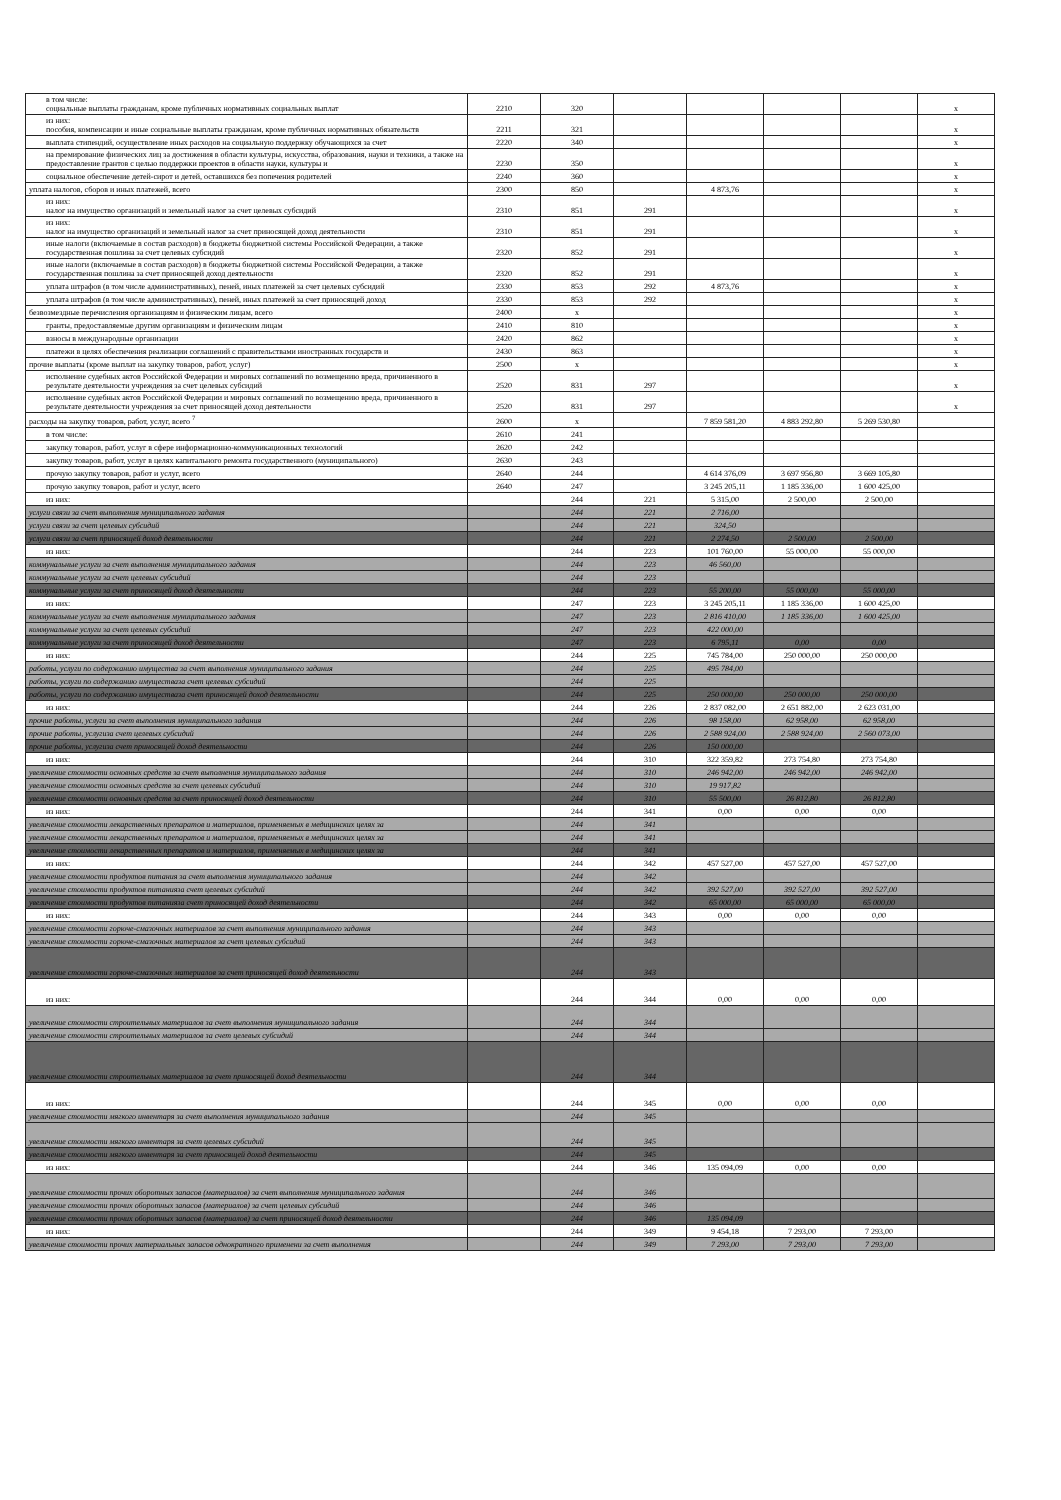| в том числе: социальные выплаты гражданам, кроме публичных нормативных социальных выплат | 2210 | 320 | | | | | x |
| из них: пособия, компенсации и иные социальные выплаты гражданам, кроме публичных нормативных обязательств | 2211 | 321 | | | | | x |
| выплата стипендий, осуществление иных расходов на социальную поддержку обучающихся за счет | 2220 | 340 | | | | | x |
| на премирование физических лиц за достижения в области культуры, искусства, образования, науки и техники, а также на предоставление грантов с целью поддержки проектов в области науки, культуры и | 2230 | 350 | | | | | x |
| социальное обеспечение детей-сирот и детей, оставшихся без попечения родителей | 2240 | 360 | | | | | x |
| уплата налогов, сборов и иных платежей, всего | 2300 | 850 | | 4 873,76 | | | x |
| из них: налог на имущество организаций и земельный налог за счет целевых субсидий | 2310 | 851 | 291 | | | | x |
| из них: налог на имущество организаций и земельный налог за счет приносящей доход деятельности | 2310 | 851 | 291 | | | | x |
| иные налоги (включаемые в состав расходов) в бюджеты бюджетной системы Российской Федерации, а также государственная пошлина за счет целевых субсидий | 2320 | 852 | 291 | | | | x |
| иные налоги (включаемые в состав расходов) в бюджеты бюджетной системы Российской Федерации, а также государственная пошлина за счет приносящей доход деятельности | 2320 | 852 | 291 | | | | x |
| уплата штрафов (в том числе административных), пеней, иных платежей за счет целевых субсидий | 2330 | 853 | 292 | 4 873,76 | | | x |
| уплата штрафов (в том числе административных), пеней, иных платежей за счет приносящей доход | 2330 | 853 | 292 | | | | x |
| безвозмездные перечисления организациям и физическим лицам, всего | 2400 | x | | | | | x |
| гранты, предоставляемые другим организациям и физическим лицам | 2410 | 810 | | | | | x |
| взносы в международные организации | 2420 | 862 | | | | | x |
| платежи в целях обеспечения реализации соглашений с правительствами иностранных государств и | 2430 | 863 | | | | | x |
| прочие выплаты (кроме выплат на закупку товаров, работ, услуг) | 2500 | x | | | | | x |
| исполнение судебных актов Российской Федерации и мировых соглашений по возмещению вреда, причиненного в результате деятельности учреждения за счет целевых субсидий | 2520 | 831 | 297 | | | | x |
| исполнение судебных актов Российской Федерации и мировых соглашений по возмещению вреда, причиненного в результате деятельности учреждения за счет приносящей доход деятельности | 2520 | 831 | 297 | | | | x |
| расходы на закупку товаров, работ, услуг, всего <sup>7</sup> | 2600 | x | | 7 859 581,20 | 4 883 292,80 | 5 269 530,80 | |
| в том числе: | 2610 | 241 | | | | | |
| закупку товаров, работ, услуг в сфере информационно-коммуникационных технологий | 2620 | 242 | | | | | |
| закупку товаров, работ, услуг в целях капитального ремонта государственного (муниципального) | 2630 | 243 | | | | | |
| прочую закупку товаров, работ и услуг, всего | 2640 | 244 | | 4 614 376,09 | 3 697 956,80 | 3 669 105,80 | |
| прочую закупку товаров, работ и услуг, всего | 2640 | 247 | | 3 245 205,11 | 1 185 336,00 | 1 600 425,00 | |
| из них: | | 244 | 221 | 5 315,00 | 2 500,00 | 2 500,00 | |
| услуги связи за счет выполнения муниципального задания | | 244 | 221 | 2 716,00 | | | |
| услуги связи за счет целевых субсидий | | 244 | 221 | 324,50 | | | |
| услуги связи за счет приносящей доход деятельности | | 244 | 221 | 2 274,50 | 2 500,00 | 2 500,00 | |
| из них: | | 244 | 223 | 101 760,00 | 55 000,00 | 55 000,00 | |
| коммунальные услуги за счет выполнения муниципального задания | | 244 | 223 | 46 560,00 | | | |
| коммунальные услуги за счет целевых субсидий | | 244 | 223 | | | | |
| коммунальные услуги за счет приносящей доход деятельности | | 244 | 223 | 55 200,00 | 55 000,00 | 55 000,00 | |
| из них: | | 247 | 223 | 3 245 205,11 | 1 185 336,00 | 1 600 425,00 | |
| коммунальные услуги за счет выполнения муниципального задания | | 247 | 223 | 2 816 410,00 | 1 185 336,00 | 1 600 425,00 | |
| коммунальные услуги за счет целевых субсидий | | 247 | 223 | 422 000,00 | | | |
| коммунальные услуги за счет приносящей доход деятельности | | 247 | 223 | 6 795,11 | 0,00 | 0,00 | |
| из них: | | 244 | 225 | 745 784,00 | 250 000,00 | 250 000,00 | |
| работы, услуги по содержанию имущества за счет выполнения муниципального задания | | 244 | 225 | 495 784,00 | | | |
| работы, услуги по содержанию имуществаза счет целевых субсидий | | 244 | 225 | | | | |
| работы, услуги по содержанию имуществаза счет приносящей доход деятельности | | 244 | 225 | 250 000,00 | 250 000,00 | 250 000,00 | |
| из них: | | 244 | 226 | 2 837 082,00 | 2 651 882,00 | 2 623 031,00 | |
| прочие работы, услуги за счет выполнения муниципального задания | | 244 | 226 | 98 158,00 | 62 958,00 | 62 958,00 | |
| прочие работы, услугиза счет целевых субсидий | | 244 | 226 | 2 588 924,00 | 2 588 924,00 | 2 560 073,00 | |
| прочие работы, услугиза счет приносящей доход деятельности | | 244 | 226 | 150 000,00 | | | |
| из них: | | 244 | 310 | 322 359,82 | 273 754,80 | 273 754,80 | |
| увеличение стоимости основных средств за счет выполнения муниципального задания | | 244 | 310 | 246 942,00 | 246 942,00 | 246 942,00 | |
| увеличение стоимости основных средств за счет целевых субсидий | | 244 | 310 | 19 917,82 | | | |
| увеличение стоимости основных средств за счет приносящей доход деятельности | | 244 | 310 | 55 500,00 | 26 812,80 | 26 812,80 | |
| из них: | | 244 | 341 | 0,00 | 0,00 | 0,00 | |
| увеличение стоимости лекарственных препаратов и материалов, применяемых в медицинских целях за | | 244 | 341 | | | | |
| увеличение стоимости лекарственных препаратов и материалов, применяемых в медицинских целях за | | 244 | 341 | | | | |
| увеличение стоимости лекарственных препаратов и материалов, применяемых в медицинских целях за | | 244 | 341 | | | | |
| из них: | | 244 | 342 | 457 527,00 | 457 527,00 | 457 527,00 | |
| увеличение стоимости продуктов питания за счет выполнения муниципального задания | | 244 | 342 | | | | |
| увеличение стоимости продуктов питанияза счет целевых субсидий | | 244 | 342 | 392 527,00 | 392 527,00 | 392 527,00 | |
| увеличение стоимости продуктов питанияза счет приносящей доход деятельности | | 244 | 342 | 65 000,00 | 65 000,00 | 65 000,00 | |
| из них: | | 244 | 343 | 0,00 | 0,00 | 0,00 | |
| увеличение стоимости горюче-смазочных материалов за счет выполнения муниципального задания | | 244 | 343 | | | | |
| увеличение стоимости горюче-смазочных материалов за счет целевых субсидий | | 244 | 343 | | | | |
| увеличение стоимости горюче-смазочных материалов за счет приносящей доход деятельности | | 244 | 343 | | | | |
| из них: | | 244 | 344 | 0,00 | 0,00 | 0,00 | |
| увеличение стоимости строительных материалов за счет выполнения муниципального задания | | 244 | 344 | | | | |
| увеличение стоимости строительных материалов за счет целевых субсидий | | 244 | 344 | | | | |
| увеличение стоимости строительных материалов за счет приносящей доход деятельности | | 244 | 344 | | | | |
| из них: | | 244 | 345 | 0,00 | 0,00 | 0,00 | |
| увеличение стоимости мягкого инвентаря за счет выполнения муниципального задания | | 244 | 345 | | | | |
| увеличение стоимости мягкого инвентаря за счет целевых субсидий | | 244 | 345 | | | | |
| увеличение стоимости мягкого инвентаря за счет приносящей доход деятельности | | 244 | 345 | | | | |
| из них: | | 244 | 346 | 135 094,09 | 0,00 | 0,00 | |
| увеличение стоимости прочих оборотных запасов (материалов) за счет выполнения муниципального задания | | 244 | 346 | | | | |
| увеличение стоимости прочих оборотных запасов (материалов) за счет целевых субсидий | | 244 | 346 | | | | |
| увеличение стоимости прочих оборотных запасов (материалов) за счет приносящей доход деятельности | | 244 | 346 | 135 094,09 | | | |
| из них: | | 244 | 349 | 9 454,18 | 7 293,00 | 7 293,00 | |
| увеличение стоимости прочих материальных запасов однократного применени за счет выполнения | | 244 | 349 | 7 293,00 | 7 293,00 | 7 293,00 | |